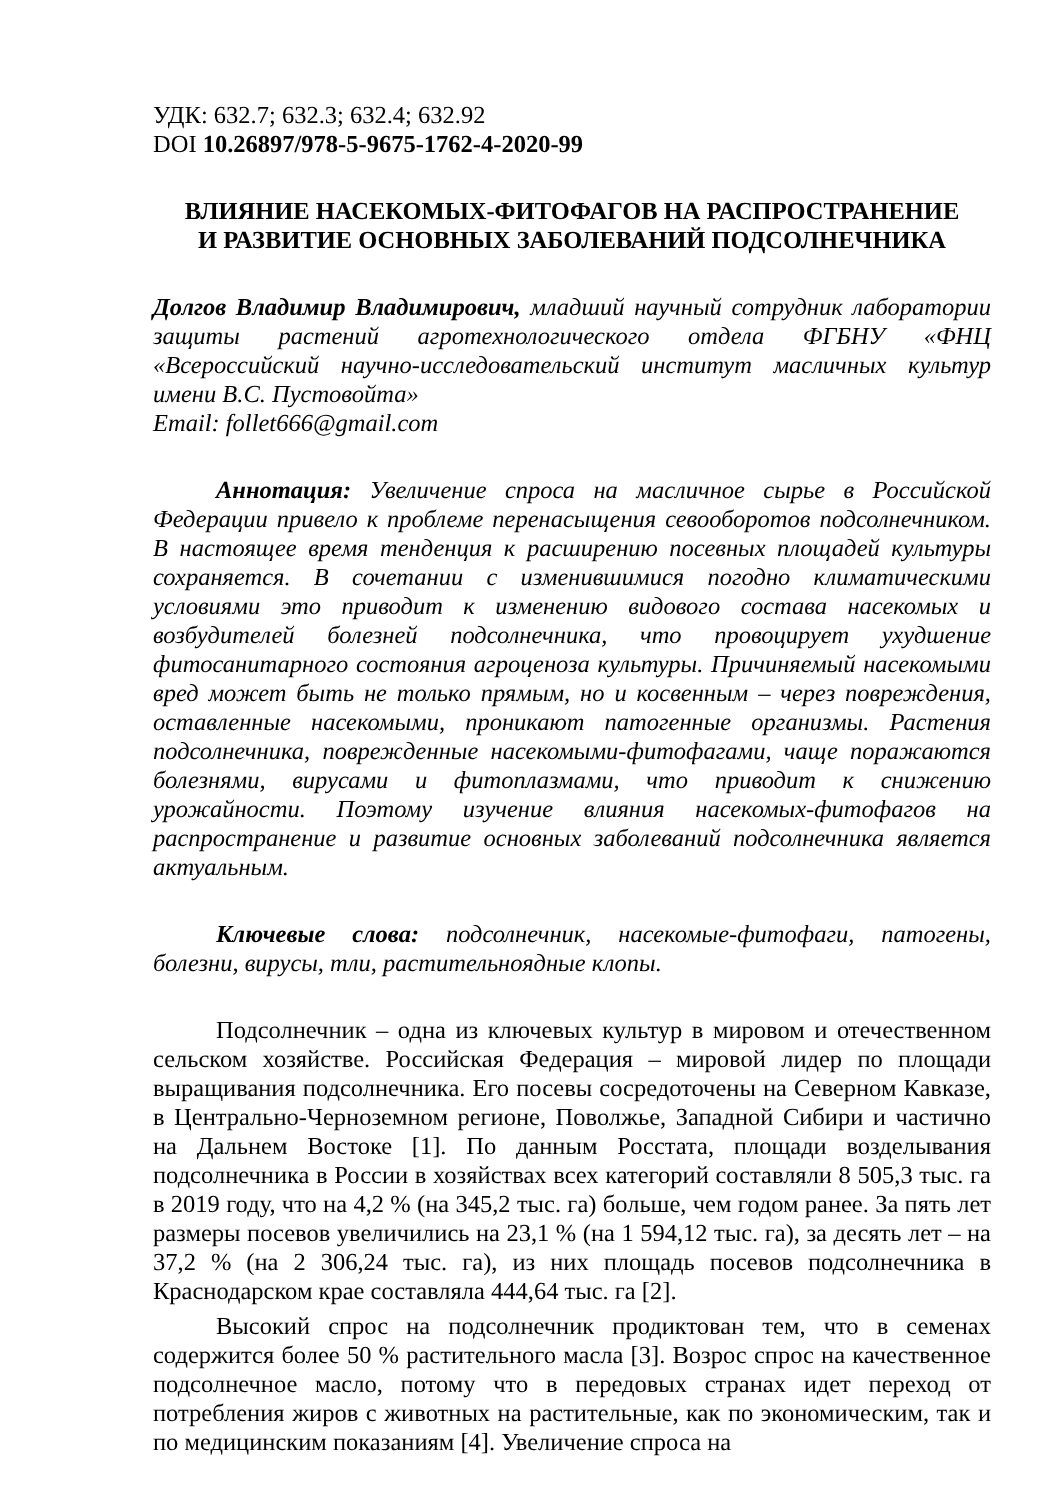УДК: 632.7; 632.3; 632.4; 632.92
DOI 10.26897/978-5-9675-1762-4-2020-99
ВЛИЯНИЕ НАСЕКОМЫХ-ФИТОФАГОВ НА РАСПРОСТРАНЕНИЕ
И РАЗВИТИЕ ОСНОВНЫХ ЗАБОЛЕВАНИЙ ПОДСОЛНЕЧНИКА
Долгов Владимир Владимирович, младший научный сотрудник лаборатории защиты растений агротехнологического отдела ФГБНУ «ФНЦ «Всероссийский научно-исследовательский институт масличных культур имени В.С. Пустовойта»
Email: follet666@gmail.com
Аннотация: Увеличение спроса на масличное сырье в Российской Федерации привело к проблеме перенасыщения севооборотов подсолнечником. В настоящее время тенденция к расширению посевных площадей культуры сохраняется. В сочетании с изменившимися погодно климатическими условиями это приводит к изменению видового состава насекомых и возбудителей болезней подсолнечника, что провоцирует ухудшение фитосанитарного состояния агроценоза культуры. Причиняемый насекомыми вред может быть не только прямым, но и косвенным – через повреждения, оставленные насекомыми, проникают патогенные организмы. Растения подсолнечника, поврежденные насекомыми-фитофагами, чаще поражаются болезнями, вирусами и фитоплазмами, что приводит к снижению урожайности. Поэтому изучение влияния насекомых-фитофагов на распространение и развитие основных заболеваний подсолнечника является актуальным.
Ключевые слова: подсолнечник, насекомые-фитофаги, патогены, болезни, вирусы, тли, растительноядные клопы.
Подсолнечник – одна из ключевых культур в мировом и отечественном сельском хозяйстве. Российская Федерация – мировой лидер по площади выращивания подсолнечника. Его посевы сосредоточены на Северном Кавказе, в Центрально-Черноземном регионе, Поволжье, Западной Сибири и частично на Дальнем Востоке [1]. По данным Росстата, площади возделывания подсолнечника в России в хозяйствах всех категорий составляли 8 505,3 тыс. га в 2019 году, что на 4,2 % (на 345,2 тыс. га) больше, чем годом ранее. За пять лет размеры посевов увеличились на 23,1 % (на 1 594,12 тыс. га), за десять лет – на 37,2 % (на 2 306,24 тыс. га), из них площадь посевов подсолнечника в Краснодарском крае составляла 444,64 тыс. га [2].
Высокий спрос на подсолнечник продиктован тем, что в семенах содержится более 50 % растительного масла [3]. Возрос спрос на качественное подсолнечное масло, потому что в передовых странах идет переход от потребления жиров с животных на растительные, как по экономическим, так и по медицинским показаниям [4]. Увеличение спроса на